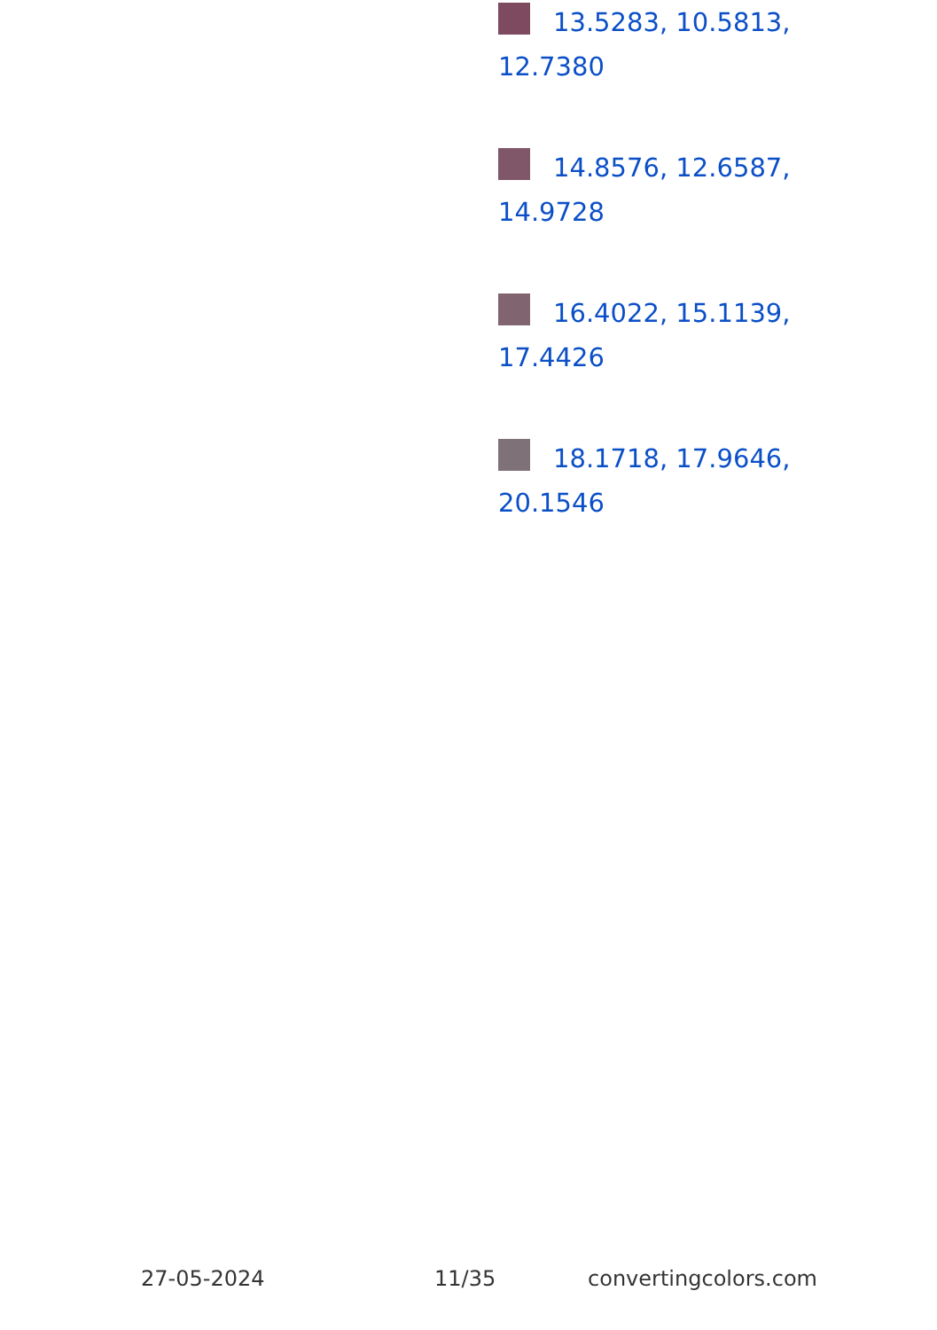13.5283, 10.5813, 12.7380
14.8576, 12.6587, 14.9728
16.4022, 15.1139, 17.4426
18.1718, 17.9646, 20.1546
27-05-2024 11/35 convertingcolors.com